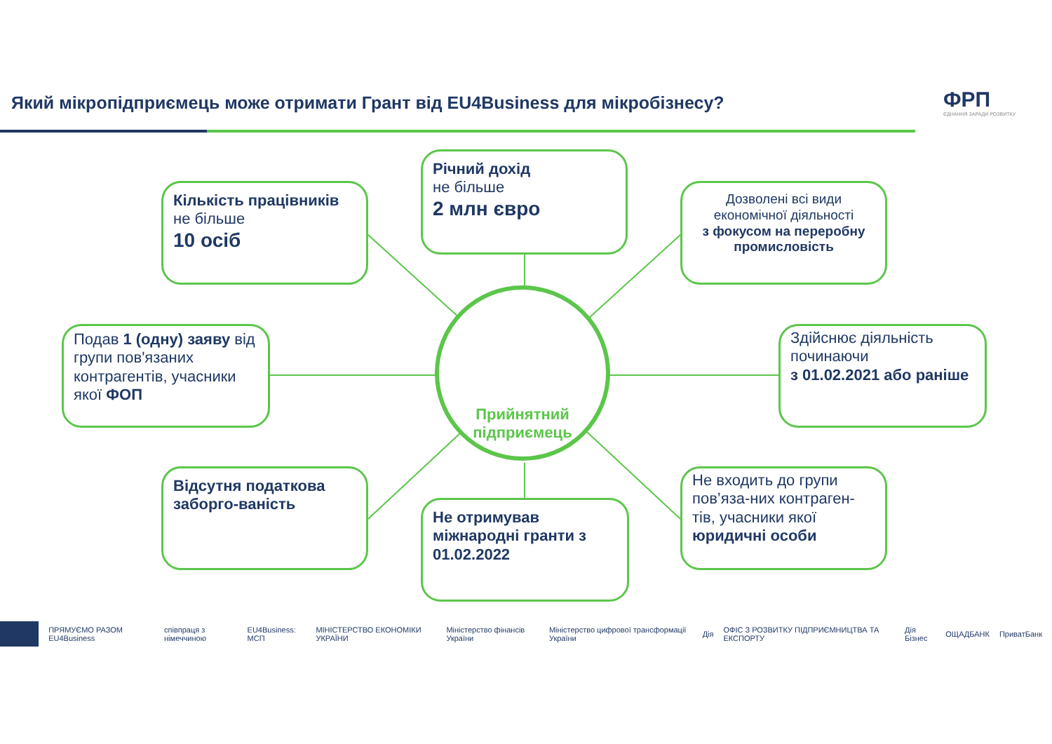Який мікропідприємець може отримати Грант від EU4Business для мікробізнесу?
ФРП
ЄДНАННЯ ЗАРАДИ РОЗВИТКУ
Кількість працівників
не більше
10 осіб
Річний дохід
не більше
2 млн євро
Дозволені всі види економічної діяльності
з фокусом на переробну промисловість
Подав 1 (одну) заяву від групи пов'язаних контрагентів, учасники якої ФОП
Прийнятний підприємець
Здійснює діяльність починаючи
з 01.02.2021 або раніше
Відсутня податкова заборго-ваність
Не отримував міжнародні гранти з 01.02.2022
Не входить до групи пов’яза-них контраген-тів, учасники якої юридичні особи
ПРЯМУЄМО РАЗОМ EU4Business співпраця з німеччиною EU4Business: МСП МІНІСТЕРСТВО ЕКОНОМІКИ УКРАЇНИ Міністерство фінансів України Міністерство цифрової трансформації України Дія ОФІС З РОЗВИТКУ ПІДПРИЄМНИЦТВА ТА ЕКСПОРТУ Дія Бізнес ОЩАДБАНК ПриватБанк